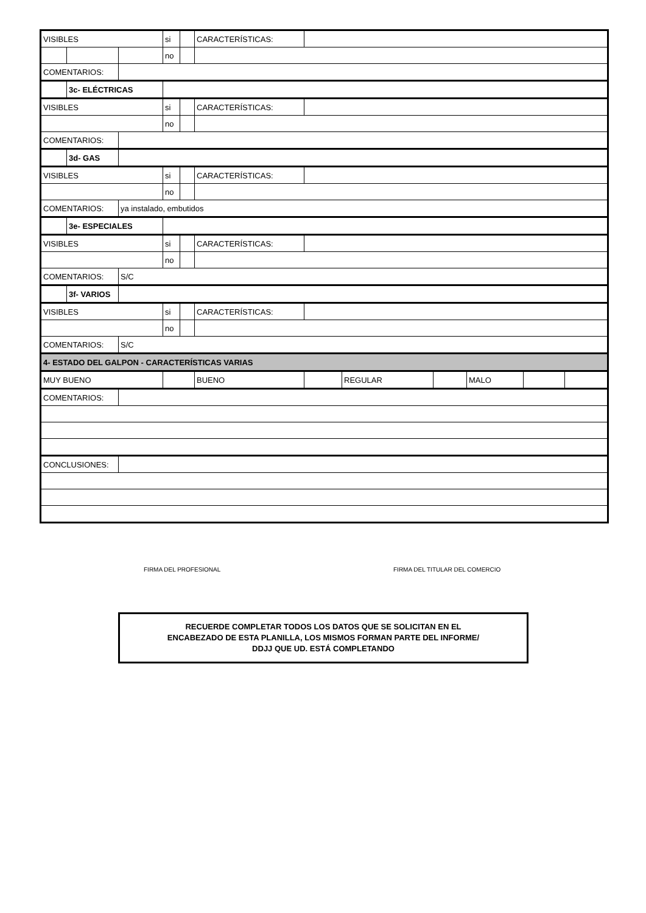| VISIBLES | | | si | | CARACTERÍSTICAS: | | | | | | |
| | | | no | | | | | | | | |
| COMENTARIOS: | | | | | | | | | | | |
| | 3c- ELÉCTRICAS | | | | | | | | | | |
| VISIBLES | | | si | | CARACTERÍSTICAS: | | | | | | |
| | | | no | | | | | | | | |
| COMENTARIOS: | | | | | | | | | | | |
| | 3d- GAS | | | | | | | | | | |
| VISIBLES | | | si | | CARACTERÍSTICAS: | | | | | | |
| | | | no | | | | | | | | |
| COMENTARIOS: | | ya instalado, embutidos | | | | | | | | | |
| | 3e- ESPECIALES | | | | | | | | | | |
| VISIBLES | | | si | | CARACTERÍSTICAS: | | | | | | |
| | | | no | | | | | | | | |
| COMENTARIOS: | | S/C | | | | | | | | | |
| | 3f- VARIOS | | | | | | | | | | |
| VISIBLES | | | si | | CARACTERÍSTICAS: | | | | | | |
| | | | no | | | | | | | | |
| COMENTARIOS: | | S/C | | | | | | | | | |
| 4- ESTADO DEL GALPON - CARACTERÍSTICAS VARIAS | | | | | | | | | | | |
| MUY BUENO | | | | | BUENO | | REGULAR | | MALO | | |
| COMENTARIOS: | | | | | | | | | | | |
| CONCLUSIONES: | | | | | | | | | | | |
FIRMA DEL PROFESIONAL FIRMA DEL TITULAR DEL COMERCIO
RECUERDE COMPLETAR TODOS LOS DATOS QUE SE SOLICITAN EN EL
ENCABEZADO DE ESTA PLANILLA, LOS MISMOS FORMAN PARTE DEL INFORME/
DDJJ QUE UD. ESTÁ COMPLETANDO